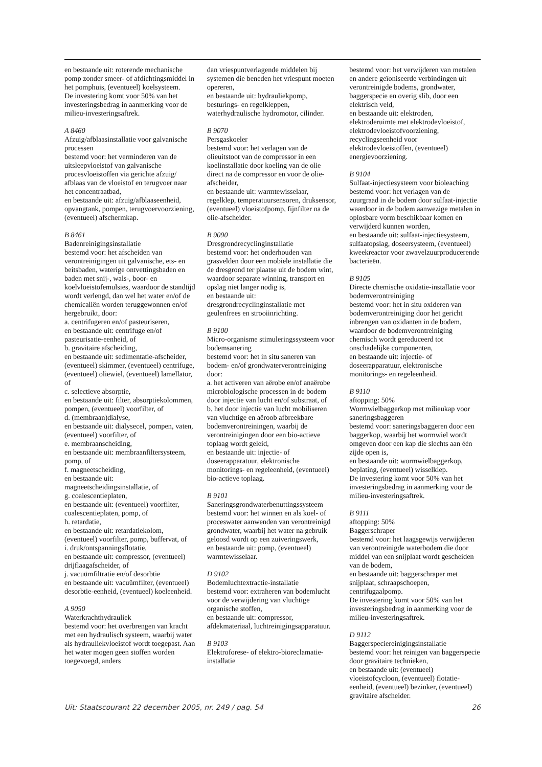en bestaande uit: roterende mechanische pomp zonder smeer- of afdichtingsmiddel in het pomphuis, (eventueel) koelsysteem.
De investering komt voor 50% van het investeringsbedrag in aanmerking voor de milieu-investeringsaftrek.
A 8460
Afzuig/afblaasinstallatie voor galvanische processen
bestemd voor: het verminderen van de uitsleepvloeistof van galvanische procesvloeistoffen via gerichte afzuig/ afblaas van de vloeistof en terugvoer naar het concentraatbad,
en bestaande uit: afzuig/afblaaseenheid, opvangtank, pompen, terugvoervoorziening, (eventueel) afschermkap.
B 8461
Badenreinigingsinstallatie
bestemd voor: het afscheiden van verontreinigingen uit galvanische, ets- en beitsbaden, waterige ontvettingsbaden en baden met snij-, wals-, boor- en koelvloeistofemulsies, waardoor de standtijd wordt verlengd, dan wel het water en/of de chemicaliën worden teruggewonnen en/of hergebruikt, door:
a. centrifugeren en/of pasteuriseren,
en bestaande uit: centrifuge en/of pasteurisatie-eenheid, of
b. gravitaire afscheiding,
en bestaande uit: sedimentatie-afscheider, (eventueel) skimmer, (eventueel) centrifuge, (eventueel) oliewiel, (eventueel) lamellator, of
c. selectieve absorptie,
en bestaande uit: filter, absorptiekolommen, pompen, (eventueel) voorfilter, of
d. (membraan)dialyse,
en bestaande uit: dialysecel, pompen, vaten, (eventueel) voorfilter, of
e. membraanscheiding,
en bestaande uit: membraanfiltersysteem, pomp, of
f. magneetscheiding,
en bestaande uit: magneetscheidingsinstallatie, of
g. coalescentieplaten,
en bestaande uit: (eventueel) voorfilter, coalescentieplaten, pomp, of
h. retardatie,
en bestaande uit: retardatiekolom, (eventueel) voorfilter, pomp, buffervat, of
i. druk/ontspanningsflotatie,
en bestaande uit: compressor, (eventueel) drijflaagafscheider, of
j. vacuümfiltratie en/of desorbtie
en bestaande uit: vacuümfilter, (eventueel) desorbtie-eenheid, (eventueel) koeleenheid.
A 9050
Waterkrachthydrauliek
bestemd voor: het overbrengen van kracht met een hydraulisch systeem, waarbij water als hydrauliekvloeistof wordt toegepast. Aan het water mogen geen stoffen worden toegevoegd, anders
dan vriespuntverlagende middelen bij systemen die beneden het vriespunt moeten opereren,
en bestaande uit: hydrauliekpomp, besturings- en regelkleppen, waterhydraulische hydromotor, cilinder.
B 9070
Persgaskoeler
bestemd voor: het verlagen van de olieuitstoot van de compressor in een koelinstallatie door koeling van de olie direct na de compressor en voor de olie-afscheider,
en bestaande uit: warmtewisselaar, regelklep, temperatuursensoren, druksensor, (eventueel) vloeistofpomp, fijnfilter na de olie-afscheider.
B 9090
Dresgrondrecyclinginstallatie
bestemd voor: het onderhouden van grasvelden door een mobiele installatie die de dresgrond ter plaatse uit de bodem wint, waardoor separate winning, transport en opslag niet langer nodig is,
en bestaande uit: dresgrondrecyclinginstallatie met geulenfrees en strooiinrichting.
B 9100
Micro-organisme stimuleringssysteem voor bodemsanering
bestemd voor: het in situ saneren van bodem- en/of grondwaterverontreiniging door:
a. het activeren van aërobe en/of anaërobe microbiologische processen in de bodem door injectie van lucht en/of substraat, of
b. het door injectie van lucht mobiliseren van vluchtige en aëroob afbreekbare bodemverontreiningen, waarbij de verontreinigingen door een bio-actieve toplaag wordt geleid,
en bestaande uit: injectie- of doseerapparatuur, elektronische monitorings- en regeleenheid, (eventueel) bio-actieve toplaag.
B 9101
Saneringsgrondwaterbenuttingssysteem
bestemd voor: het winnen en als koel- of proceswater aanwenden van verontreinigd grondwater, waarbij het water na gebruik geloosd wordt op een zuiveringswerk,
en bestaande uit: pomp, (eventueel) warmtewisselaar.
D 9102
Bodemluchtextractie-installatie
bestemd voor: extraheren van bodemlucht voor de verwijdering van vluchtige organische stoffen,
en bestaande uit: compressor, afdekmateriaal, luchtreinigingsapparatuur.
B 9103
Elektroforese- of elektro-bioreclamatie-installatie
bestemd voor: het verwijderen van metalen en andere geïoniseerde verbindingen uit verontreinigde bodems, grondwater, baggerspecie en overig slib, door een elektrisch veld,
en bestaande uit: elektroden, elektroderuimte met elektrodevloeistof, elektrodevloeistofvoorziening, recyclingseenheid voor elektrodevloeistoffen, (eventueel) energievoorziening.
B 9104
Sulfaat-injectiesysteem voor bioleaching
bestemd voor: het verlagen van de zuurgraad in de bodem door sulfaat-injectie waardoor in de bodem aanwezige metalen in oplosbare vorm beschikbaar komen en verwijderd kunnen worden,
en bestaande uit: sulfaat-injectiesysteem, sulfaatopslag, doseersysteem, (eventueel) kweekreactor voor zwavelzuurproducerende bacterieën.
B 9105
Directe chemische oxidatie-installatie voor bodemverontreiniging
bestemd voor: het in situ oxideren van bodemverontreiniging door het gericht inbrengen van oxidanten in de bodem, waardoor de bodemverontreiniging chemisch wordt gereduceerd tot onschadelijke componenten,
en bestaande uit: injectie- of doseerapparatuur, elektronische monitorings- en regeleenheid.
B 9110
aftopping: 50%
Wormwielbaggerkop met milieukap voor saneringsbaggeren
bestemd voor: saneringsbaggeren door een baggerkop, waarbij het wormwiel wordt omgeven door een kap die slechts aan één zijde open is,
en bestaande uit: wormwielbaggerkop, beplating, (eventueel) wisselklep.
De investering komt voor 50% van het investeringsbedrag in aanmerking voor de milieu-investeringsaftrek.
B 9111
aftopping: 50%
Baggerschraper
bestemd voor: het laagsgewijs verwijderen van verontreinigde waterbodem die door middel van een snijplaat wordt gescheiden van de bodem,
en bestaande uit: baggerschraper met snijplaat, schraapschoepen, centrifugaalpomp.
De investering komt voor 50% van het investeringsbedrag in aanmerking voor de milieu-investeringsaftrek.
D 9112
Baggerspeciereinigingsinstallatie
bestemd voor: het reinigen van baggerspecie door gravitaire technieken,
en bestaande uit: (eventueel) vloeistofcycloon, (eventueel) flotatie-eenheid, (eventueel) bezinker, (eventueel) gravitaire afscheider.
Uit: Staatscourant 22 december 2005, nr. 249 / pag. 54 26